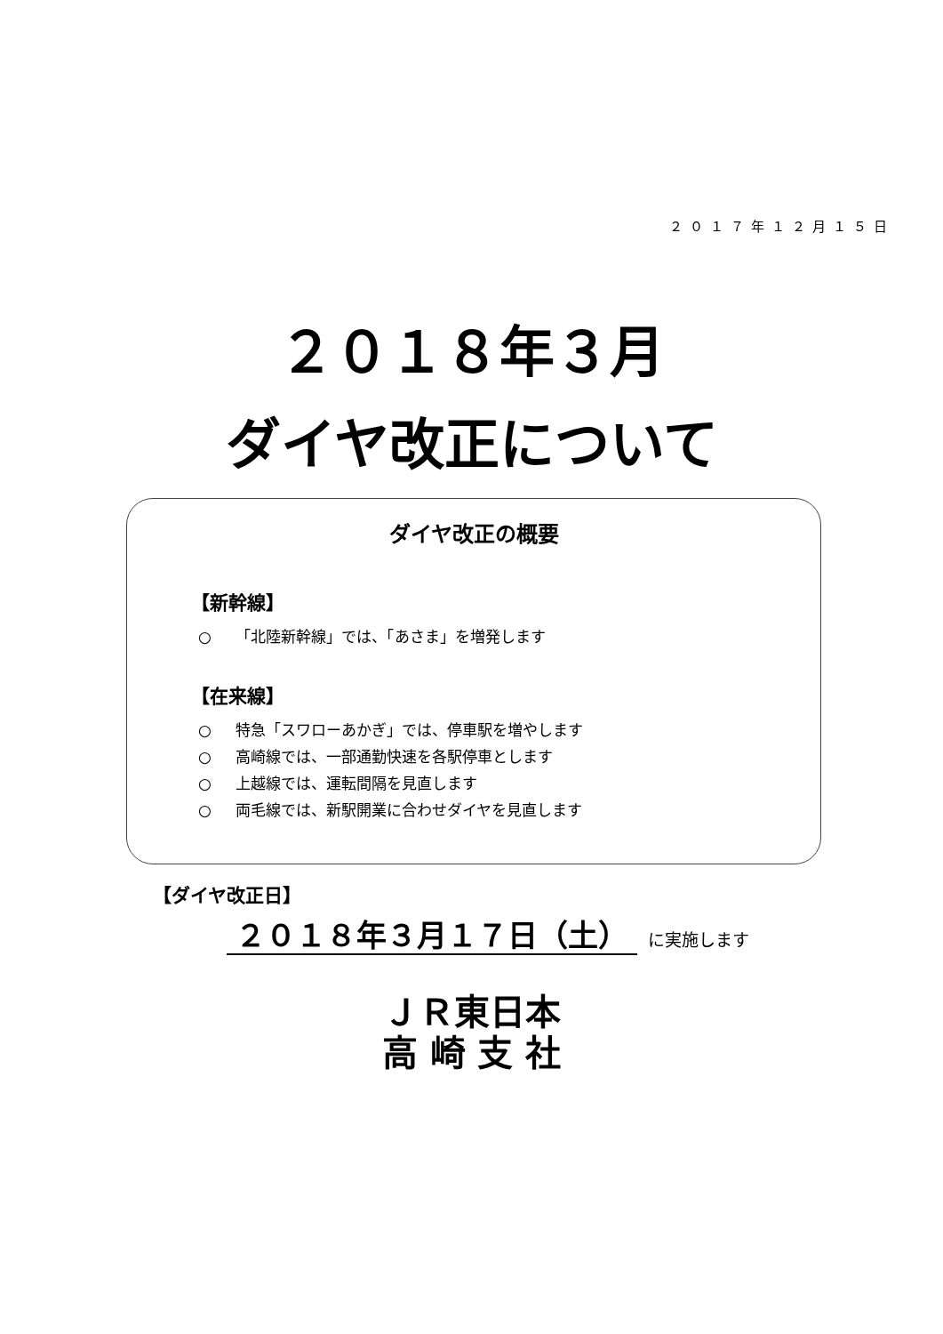２０１７年１２月１５日
２０１８年３月
ダイヤ改正について
ダイヤ改正の概要
【新幹線】
○ 「北陸新幹線」では、「あさま」を増発します
【在来線】
○ 特急「スワローあかぎ」では、停車駅を増やします
○ 高崎線では、一部通勤快速を各駅停車とします
○ 上越線では、運転間隔を見直します
○ 両毛線では、新駅開業に合わせダイヤを見直します
【ダイヤ改正日】
２０１８年３月１７日（土） に実施します
ＪＲ東日本
高 崎 支 社